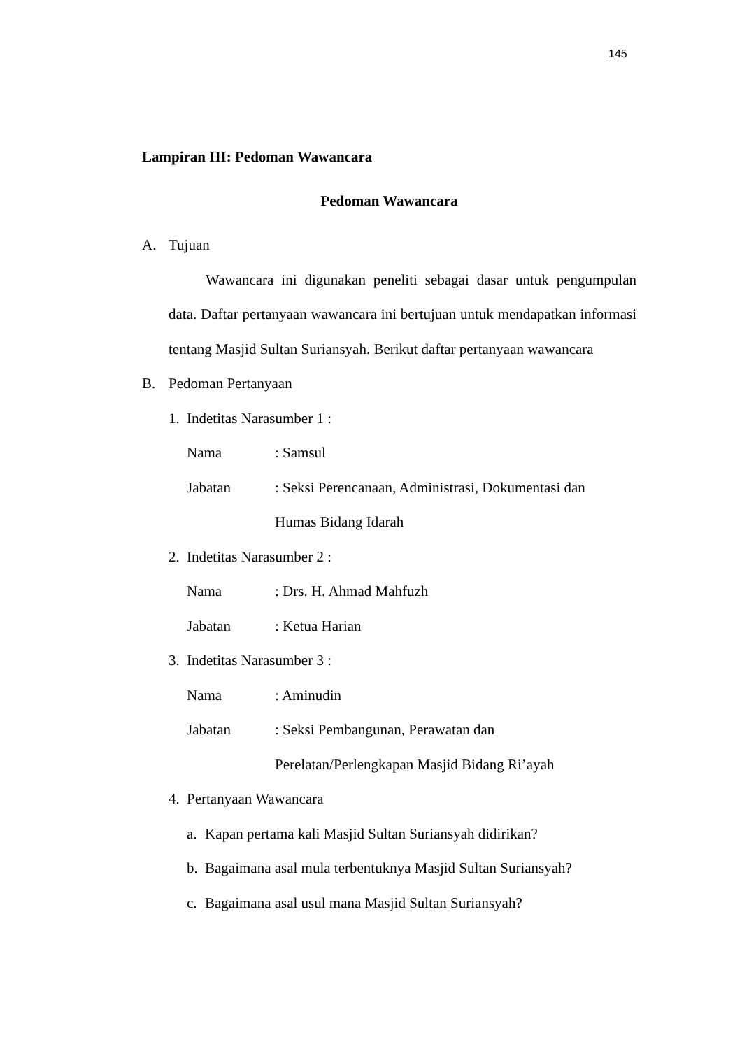145
Lampiran III: Pedoman Wawancara
Pedoman Wawancara
A. Tujuan
Wawancara ini digunakan peneliti sebagai dasar untuk pengumpulan data. Daftar pertanyaan wawancara ini bertujuan untuk mendapatkan informasi tentang Masjid Sultan Suriansyah. Berikut daftar pertanyaan wawancara
B. Pedoman Pertanyaan
1. Indetitas Narasumber 1 :
Nama: Samsul
Jabatan: Seksi Perencanaan, Administrasi, Dokumentasi dan
Humas Bidang Idarah
2. Indetitas Narasumber 2 :
Nama: Drs. H. Ahmad Mahfuzh
Jabatan: Ketua Harian
3. Indetitas Narasumber 3 :
Nama: Aminudin
Jabatan: Seksi Pembangunan, Perawatan dan
Perelatan/Perlengkapan Masjid Bidang Ri’ayah
4. Pertanyaan Wawancara
a. Kapan pertama kali Masjid Sultan Suriansyah didirikan?
b. Bagaimana asal mula terbentuknya Masjid Sultan Suriansyah?
c. Bagaimana asal usul mana Masjid Sultan Suriansyah?